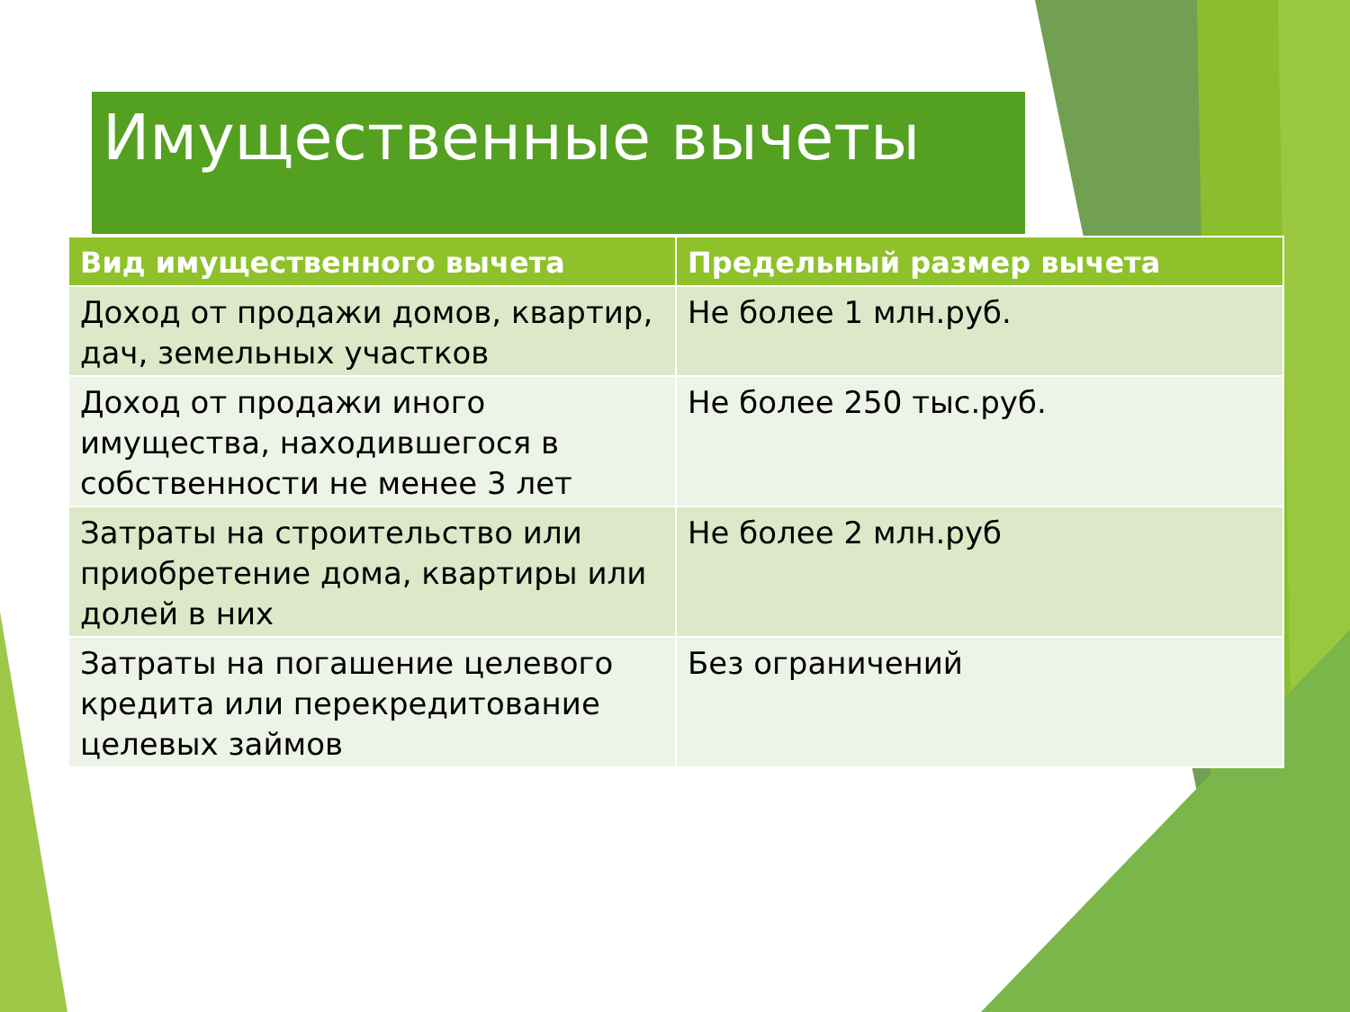Имущественные вычеты
| Вид имущественного вычета | Предельный размер вычета |
| --- | --- |
| Доход от продажи домов, квартир, дач, земельных участков | Не более 1 млн.руб. |
| Доход от продажи иного имущества, находившегося в собственности не менее 3 лет | Не более 250 тыс.руб. |
| Затраты на строительство или приобретение дома, квартиры или долей в них | Не более 2 млн.руб |
| Затраты на погашение целевого кредита или перекредитование целевых займов | Без ограничений |